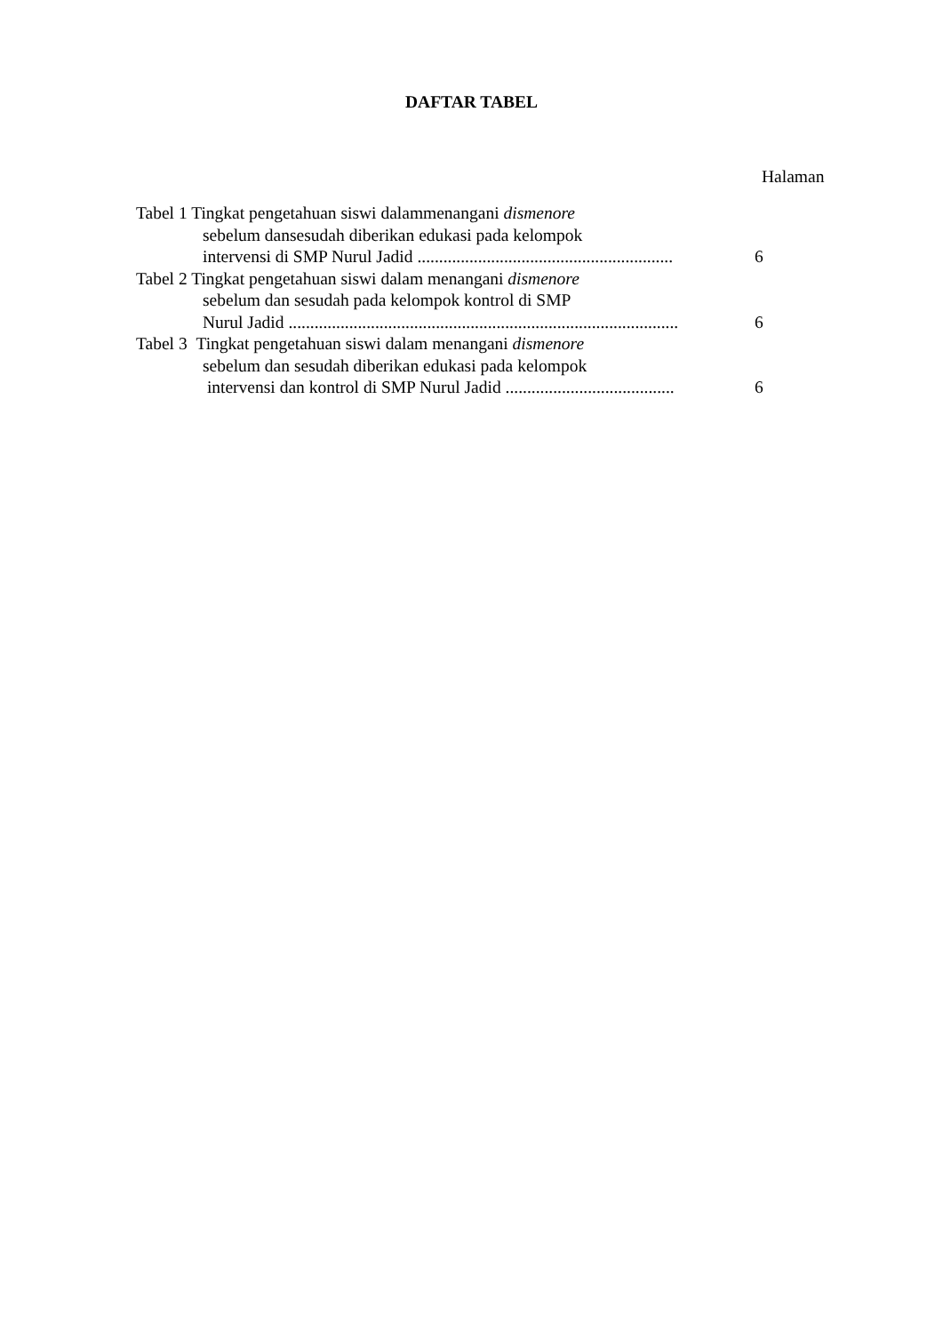DAFTAR TABEL
Halaman
Tabel 1 Tingkat pengetahuan siswi dalammenangani dismenore
sebelum dansesudah diberikan edukasi pada kelompok
intervensi di SMP Nurul Jadid ...........................................................
6
Tabel 2 Tingkat pengetahuan siswi dalam menangani dismenore
sebelum dan sesudah pada kelompok kontrol di SMP
Nurul Jadid ..........................................................................................
6
Tabel 3 Tingkat pengetahuan siswi dalam menangani dismenore
sebelum dan sesudah diberikan edukasi pada kelompok
intervensi dan kontrol di SMP Nurul Jadid .......................................
6